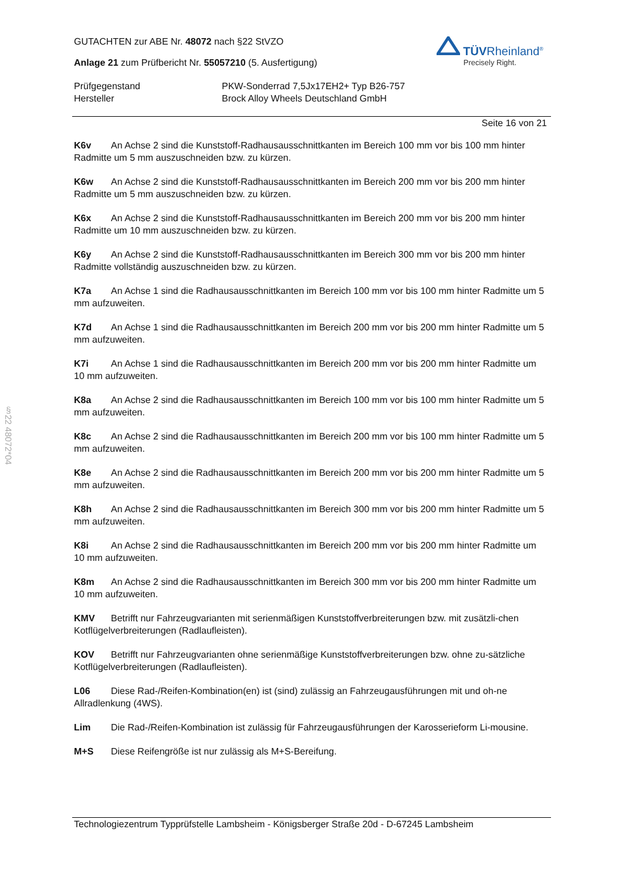GUTACHTEN zur ABE Nr. 48072 nach §22 StVZO
Anlage 21 zum Prüfbericht Nr. 55057210 (5. Ausfertigung)
TÜVRheinland<sup>®</sup>
Precisely Right.
Prüfgegenstand
PKW-Sonderrad 7,5Jx17EH2+ Typ B26-757
Hersteller
Brock Alloy Wheels Deutschland GmbH
Seite 16 von 21
K6v An Achse 2 sind die Kunststoff-Radhausausschnittkanten im Bereich 100 mm vor bis 100 mm hinter Radmitte um 5 mm auszuschneiden bzw. zu kürzen.
K6w An Achse 2 sind die Kunststoff-Radhausausschnittkanten im Bereich 200 mm vor bis 200 mm hinter Radmitte um 5 mm auszuschneiden bzw. zu kürzen.
K6x An Achse 2 sind die Kunststoff-Radhausausschnittkanten im Bereich 200 mm vor bis 200 mm hinter Radmitte um 10 mm auszuschneiden bzw. zu kürzen.
K6y An Achse 2 sind die Kunststoff-Radhausausschnittkanten im Bereich 300 mm vor bis 200 mm hinter Radmitte vollständig auszuschneiden bzw. zu kürzen.
K7a An Achse 1 sind die Radhausausschnittkanten im Bereich 100 mm vor bis 100 mm hinter Radmitte um 5 mm aufzuweiten.
K7d An Achse 1 sind die Radhausausschnittkanten im Bereich 200 mm vor bis 200 mm hinter Radmitte um 5 mm aufzuweiten.
K7i An Achse 1 sind die Radhausausschnittkanten im Bereich 200 mm vor bis 200 mm hinter Radmitte um 10 mm aufzuweiten.
K8a An Achse 2 sind die Radhausausschnittkanten im Bereich 100 mm vor bis 100 mm hinter Radmitte um 5 mm aufzuweiten.
K8c An Achse 2 sind die Radhausausschnittkanten im Bereich 200 mm vor bis 100 mm hinter Radmitte um 5 mm aufzuweiten.
K8e An Achse 2 sind die Radhausausschnittkanten im Bereich 200 mm vor bis 200 mm hinter Radmitte um 5 mm aufzuweiten.
K8h An Achse 2 sind die Radhausausschnittkanten im Bereich 300 mm vor bis 200 mm hinter Radmitte um 5 mm aufzuweiten.
K8i An Achse 2 sind die Radhausausschnittkanten im Bereich 200 mm vor bis 200 mm hinter Radmitte um 10 mm aufzuweiten.
K8m An Achse 2 sind die Radhausausschnittkanten im Bereich 300 mm vor bis 200 mm hinter Radmitte um 10 mm aufzuweiten.
KMV Betrifft nur Fahrzeugvarianten mit serienmäßigen Kunststoffverbreiterungen bzw. mit zusätzli-chen Kotflügelverbreiterungen (Radlaufleisten).
KOV Betrifft nur Fahrzeugvarianten ohne serienmäßige Kunststoffverbreiterungen bzw. ohne zu-sätzliche Kotflügelverbreiterungen (Radlaufleisten).
L06 Diese Rad-/Reifen-Kombination(en) ist (sind) zulässig an Fahrzeugausführungen mit und oh-ne Allradlenkung (4WS).
Lim Die Rad-/Reifen-Kombination ist zulässig für Fahrzeugausführungen der Karosserieform Li-mousine.
M+S Diese Reifengröße ist nur zulässig als M+S-Bereifung.
Technologiezentrum Typprüfstelle Lambsheim - Königsberger Straße 20d - D-67245 Lambsheim
§22 48072*04